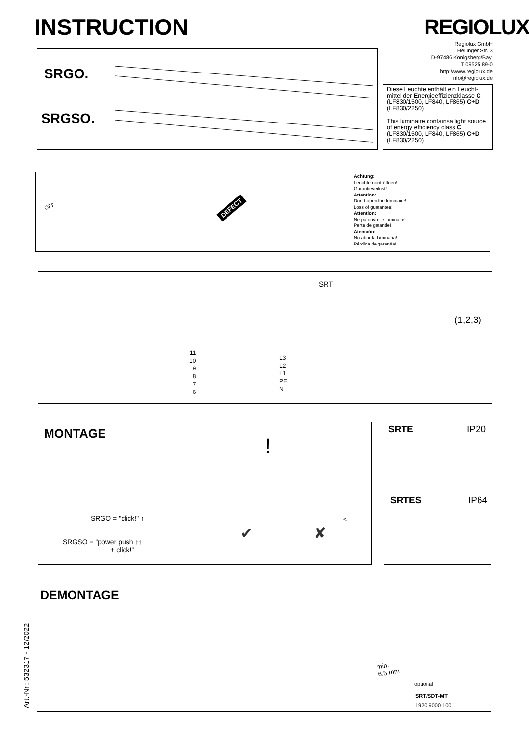INSTRUCTION REGIOLUX
Regiolux GmbH
Hellinger Str. 3
D-97486 Königsberg/Bay.
T 09525 89-0
http://www.regiolux.de
info@regiolux.de
SRGO.
SRGSO.
Diese Leuchte enthält ein Leucht-mittel der Energieeffizienzklasse C (LF830/1500, LF840, LF865) C+D (LF830/2250)
This luminaire containsa light source of energy efficiency class C (LF830/1500, LF840, LF865) C+D (LF830/2250)
OFF DEFECT
Achtung:
Leuchte nicht öffnen!
Garantieverlust!
Attention:
Don´t open the luminaire!
Loss of guarantee!
Attention:
Ne pa ouvrir le luminaire!
Perte de garantie!
Atención:
No abrir la luminaria!
Pérdida de garantía!
SRT
11
10
9
8
7
6
L3
L2
L1
PE
N
(1,2,3)
MONTAGE
SRGO = "click!" ↑
SRGSO = “power push ↑↑
+ click!”
!
=
<
✔ ✘
SRTE IP20
SRTES IP64
DEMONTAGE
Art.-Nr.: 532317 - 12/2022
min.
6,5 mm
optional
SRT/SDT-MT
1920 9000 100